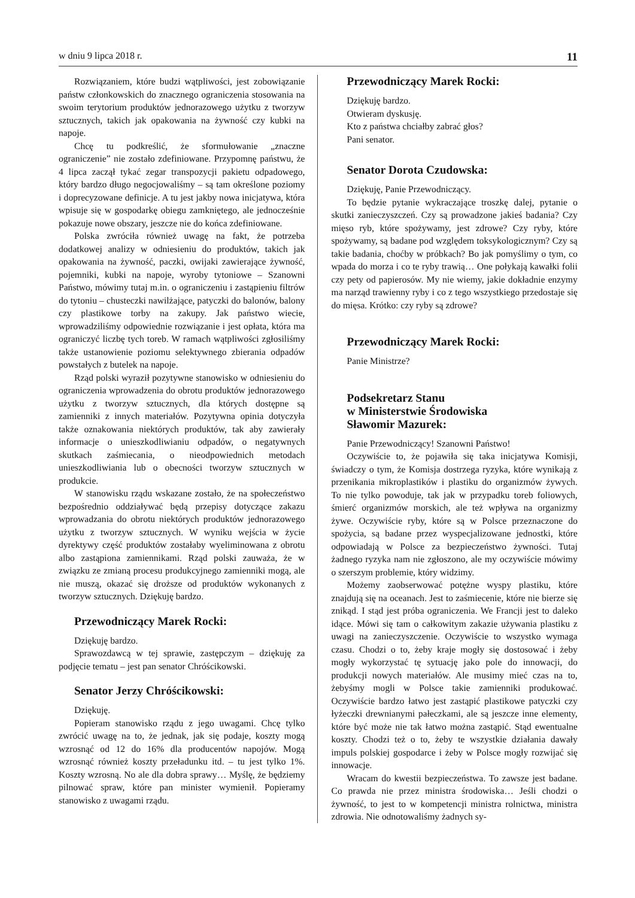w dniu 9 lipca 2018 r. 11
Rozwiązaniem, które budzi wątpliwości, jest zobowiązanie państw członkowskich do znacznego ograniczenia stosowania na swoim terytorium produktów jednorazowego użytku z tworzyw sztucznych, takich jak opakowania na żywność czy kubki na napoje.
Chcę tu podkreślić, że sformułowanie „znaczne ograniczenie” nie zostało zdefiniowane. Przypomnę państwu, że 4 lipca zaczął tykać zegar transpozycji pakietu odpadowego, który bardzo długo negocjowaliśmy – są tam określone poziomy i doprecyzowane definicje. A tu jest jakby nowa inicjatywa, która wpisuje się w gospodarkę obiegu zamkniętego, ale jednocześnie pokazuje nowe obszary, jeszcze nie do końca zdefiniowane.
Polska zwróciła również uwagę na fakt, że potrzeba dodatkowej analizy w odniesieniu do produktów, takich jak opakowania na żywność, paczki, owijaki zawierające żywność, pojemniki, kubki na napoje, wyroby tytoniowe – Szanowni Państwo, mówimy tutaj m.in. o ograniczeniu i zastąpieniu filtrów do tytoniu – chusteczki nawilżające, patyczki do balonów, balony czy plastikowe torby na zakupy. Jak państwo wiecie, wprowadziliśmy odpowiednie rozwiązanie i jest opłata, która ma ograniczyć liczbę tych toreb. W ramach wątpliwości zgłosiliśmy także ustanowienie poziomu selektywnego zbierania odpadów powstałych z butelek na napoje.
Rząd polski wyraził pozytywne stanowisko w odniesieniu do ograniczenia wprowadzenia do obrotu produktów jednorazowego użytku z tworzyw sztucznych, dla których dostępne są zamienniki z innych materiałów. Pozytywna opinia dotyczyła także oznakowania niektórych produktów, tak aby zawierały informacje o unieszkodliwianiu odpadów, o negatywnych skutkach zaśmiecania, o nieodpowiednich metodach unieszkodliwiania lub o obecności tworzyw sztucznych w produkcie.
W stanowisku rządu wskazane zostało, że na społeczeństwo bezpośrednio oddziaływać będą przepisy dotyczące zakazu wprowadzania do obrotu niektórych produktów jednorazowego użytku z tworzyw sztucznych. W wyniku wejścia w życie dyrektywy część produktów zostałaby wyeliminowana z obrotu albo zastąpiona zamiennikami. Rząd polski zauważa, że w związku ze zmianą procesu produkcyjnego zamienniki mogą, ale nie muszą, okazać się droższe od produktów wykonanych z tworzyw sztucznych. Dziękuję bardzo.
Przewodniczący Marek Rocki:
Dziękuję bardzo.
Sprawozdawcą w tej sprawie, zastępczym – dziękuję za podjęcie tematu – jest pan senator Chróścikowski.
Senator Jerzy Chróścikowski:
Dziękuję.
Popieram stanowisko rządu z jego uwagami. Chcę tylko zwrócić uwagę na to, że jednak, jak się podaje, koszty mogą wzrosnąć od 12 do 16% dla producentów napojów. Mogą wzrosnąć również koszty przeładunku itd. – tu jest tylko 1%. Koszty wzrosną. No ale dla dobra sprawy… Myślę, że będziemy pilnować spraw, które pan minister wymienił. Popieramy stanowisko z uwagami rządu.
Przewodniczący Marek Rocki:
Dziękuję bardzo.
Otwieram dyskusję.
Kto z państwa chciałby zabrać głos?
Pani senator.
Senator Dorota Czudowska:
Dziękuję, Panie Przewodniczący.
To będzie pytanie wykraczające troszkę dalej, pytanie o skutki zanieczyszczeń. Czy są prowadzone jakieś badania? Czy mięso ryb, które spożywamy, jest zdrowe? Czy ryby, które spożywamy, są badane pod względem toksykologicznym? Czy są takie badania, choćby w próbkach? Bo jak pomyślimy o tym, co wpada do morza i co te ryby trawią… One połykają kawałki folii czy pety od papierosów. My nie wiemy, jakie dokładnie enzymy ma narząd trawienny ryby i co z tego wszystkiego przedostaje się do mięsa. Krótko: czy ryby są zdrowe?
Przewodniczący Marek Rocki:
Panie Ministrze?
Podsekretarz Stanu
w Ministerstwie Środowiska
Sławomir Mazurek:
Panie Przewodniczący! Szanowni Państwo!
Oczywiście to, że pojawiła się taka inicjatywa Komisji, świadczy o tym, że Komisja dostrzega ryzyka, które wynikają z przenikania mikroplastików i plastiku do organizmów żywych. To nie tylko powoduje, tak jak w przypadku toreb foliowych, śmierć organizmów morskich, ale też wpływa na organizmy żywe. Oczywiście ryby, które są w Polsce przeznaczone do spożycia, są badane przez wyspecjalizowane jednostki, które odpowiadają w Polsce za bezpieczeństwo żywności. Tutaj żadnego ryzyka nam nie zgłoszono, ale my oczywiście mówimy o szerszym problemie, który widzimy.
Możemy zaobserwować potężne wyspy plastiku, które znajdują się na oceanach. Jest to zaśmiecenie, które nie bierze się znikąd. I stąd jest próba ograniczenia. We Francji jest to daleko idące. Mówi się tam o całkowitym zakazie używania plastiku z uwagi na zanieczyszczenie. Oczywiście to wszystko wymaga czasu. Chodzi o to, żeby kraje mogły się dostosować i żeby mogły wykorzystać tę sytuację jako pole do innowacji, do produkcji nowych materiałów. Ale musimy mieć czas na to, żebyśmy mogli w Polsce takie zamienniki produkować. Oczywiście bardzo łatwo jest zastąpić plastikowe patyczki czy łyżeczki drewnianymi pałeczkami, ale są jeszcze inne elementy, które być może nie tak łatwo można zastąpić. Stąd ewentualne koszty. Chodzi też o to, żeby te wszystkie działania dawały impuls polskiej gospodarce i żeby w Polsce mogły rozwijać się innowacje.
Wracam do kwestii bezpieczeństwa. To zawsze jest badane. Co prawda nie przez ministra środowiska… Jeśli chodzi o żywność, to jest to w kompetencji ministra rolnictwa, ministra zdrowia. Nie odnotowaliśmy żadnych sy-